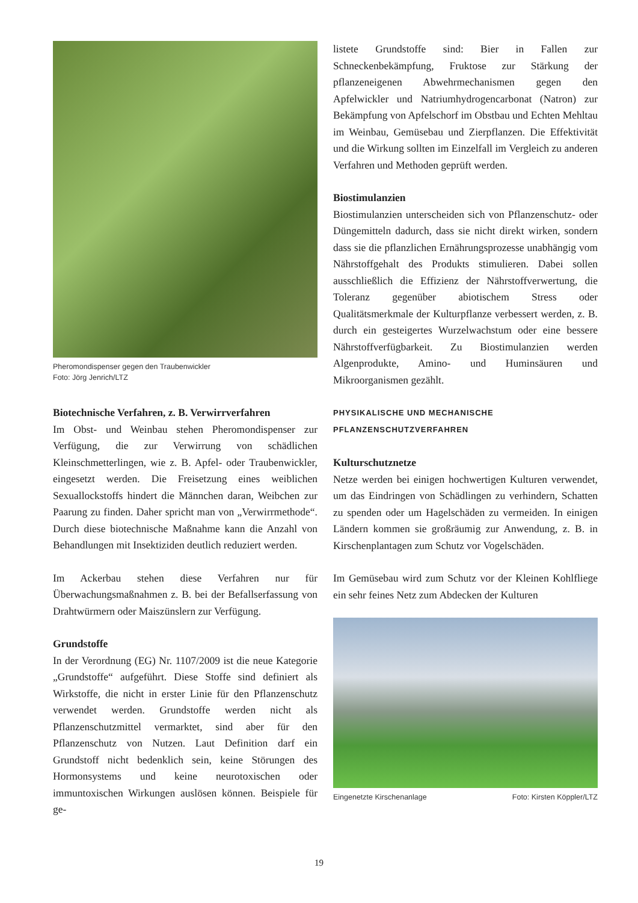Pheromondispenser gegen den Traubenwickler
Foto: Jörg Jenrich/LTZ
Biotechnische Verfahren, z. B. Verwirrverfahren
Im Obst- und Weinbau stehen Pheromondispenser zur Verfügung, die zur Verwirrung von schädlichen Kleinschmetterlingen, wie z. B. Apfel- oder Traubenwickler, eingesetzt werden. Die Freisetzung eines weiblichen Sexuallockstoffs hindert die Männchen daran, Weibchen zur Paarung zu finden. Daher spricht man von „Verwirrmethode“. Durch diese biotechnische Maßnahme kann die Anzahl von Behandlungen mit Insektiziden deutlich reduziert werden.
Im Ackerbau stehen diese Verfahren nur für Überwachungsmaßnahmen z. B. bei der Befallserfassung von Drahtwürmern oder Maiszünslern zur Verfügung.
Grundstoffe
In der Verordnung (EG) Nr. 1107/2009 ist die neue Kategorie „Grundstoffe“ aufgeführt. Diese Stoffe sind definiert als Wirkstoffe, die nicht in erster Linie für den Pflanzenschutz verwendet werden. Grundstoffe werden nicht als Pflanzenschutzmittel vermarktet, sind aber für den Pflanzenschutz von Nutzen. Laut Definition darf ein Grundstoff nicht bedenklich sein, keine Störungen des Hormonsystems und keine neurotoxischen oder immuntoxischen Wirkungen auslösen können. Beispiele für ge-
listete Grundstoffe sind: Bier in Fallen zur Schneckenbekämpfung, Fruktose zur Stärkung der pflanzeneigenen Abwehrmechanismen gegen den Apfelwickler und Natriumhydrogencarbonat (Natron) zur Bekämpfung von Apfelschorf im Obstbau und Echten Mehltau im Weinbau, Gemüsebau und Zierpflanzen. Die Effektivität und die Wirkung sollten im Einzelfall im Vergleich zu anderen Verfahren und Methoden geprüft werden.
Biostimulanzien
Biostimulanzien unterscheiden sich von Pflanzenschutz- oder Düngemitteln dadurch, dass sie nicht direkt wirken, sondern dass sie die pflanzlichen Ernährungsprozesse unabhängig vom Nährstoffgehalt des Produkts stimulieren. Dabei sollen ausschließlich die Effizienz der Nährstoffverwertung, die Toleranz gegenüber abiotischem Stress oder Qualitätsmerkmale der Kulturpflanze verbessert werden, z. B. durch ein gesteigertes Wurzelwachstum oder eine bessere Nährstoffverfügbarkeit. Zu Biostimulanzien werden Algenprodukte, Amino- und Huminsäuren und Mikroorganismen gezählt.
PHYSIKALISCHE UND MECHANISCHE
PFLANZENSCHUTZVERFAHREN
Kulturschutznetze
Netze werden bei einigen hochwertigen Kulturen verwendet, um das Eindringen von Schädlingen zu verhindern, Schatten zu spenden oder um Hagelschäden zu vermeiden. In einigen Ländern kommen sie großräumig zur Anwendung, z. B. in Kirschenplantagen zum Schutz vor Vogelschäden.
Im Gemüsebau wird zum Schutz vor der Kleinen Kohlfliege ein sehr feines Netz zum Abdecken der Kulturen
Eingenetzte Kirschenanlage Foto: Kirsten Köppler/LTZ
19